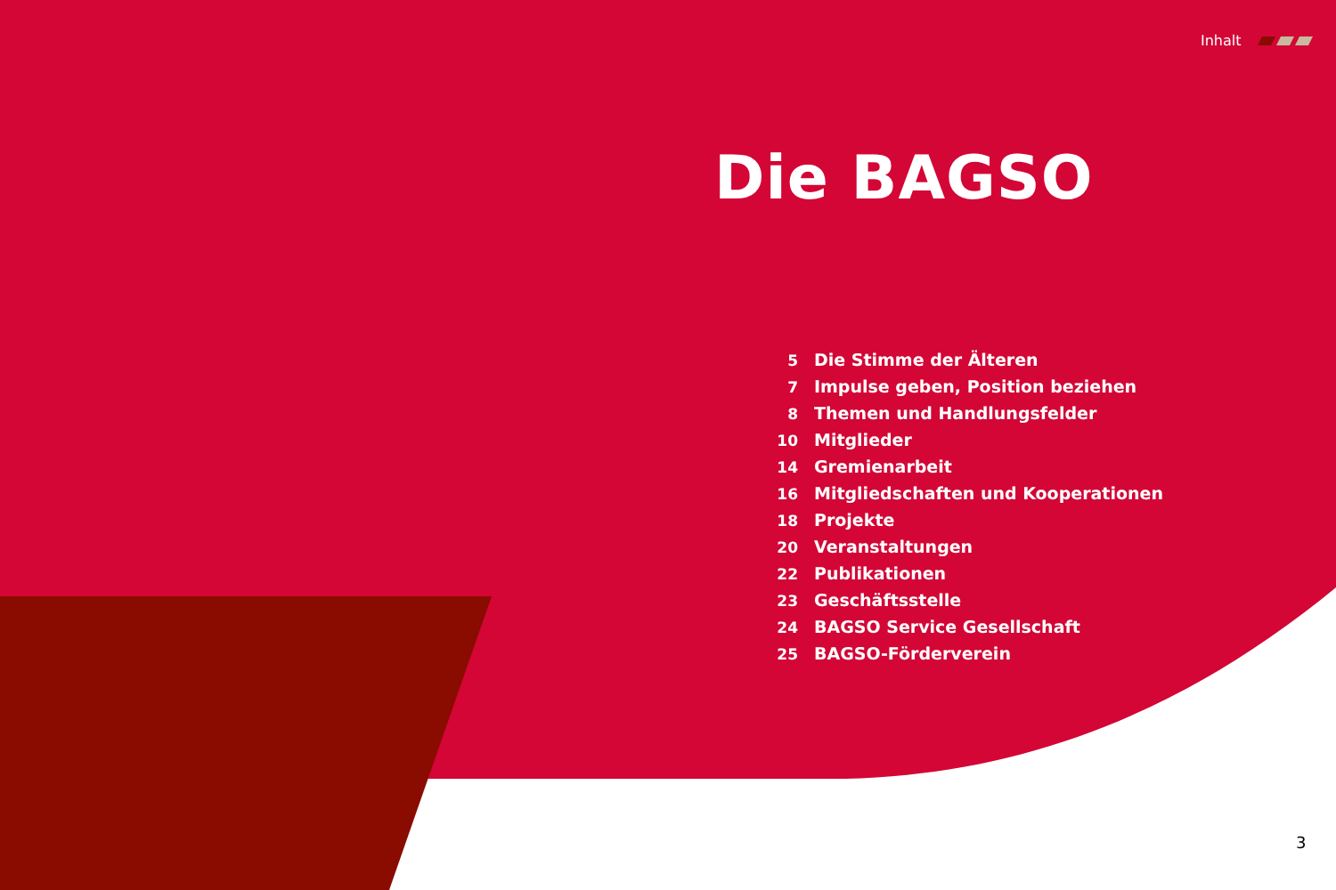Inhalt
Die BAGSO
5 Die Stimme der Älteren
7 Impulse geben, Position beziehen
8 Themen und Handlungsfelder
10 Mitglieder
14 Gremienarbeit
16 Mitgliedschaften und Kooperationen
18 Projekte
20 Veranstaltungen
22 Publikationen
23 Geschäftsstelle
24 BAGSO Service Gesellschaft
25 BAGSO-Förderverein
3